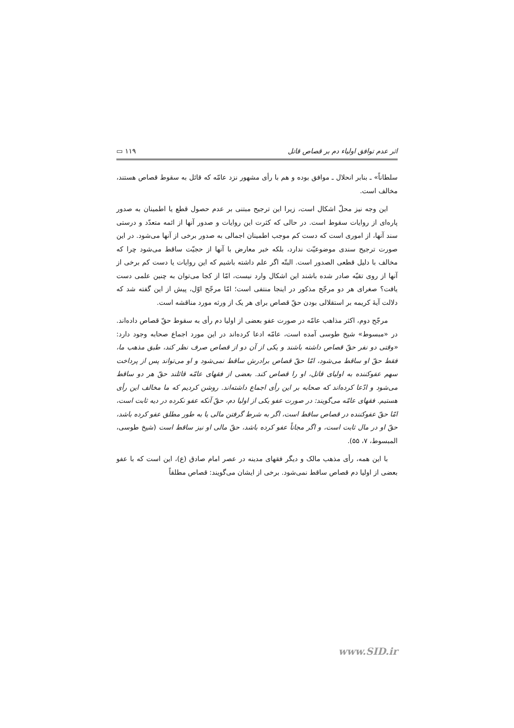اثر عدم توافق اولیاء دم بر قصاص قاتل ۱۱۹ ▭
سلطاناً» ـ بنابر انحلال ـ موافق بوده و هم با رأی مشهور نزد عامّه که قائل به سقوط قصاص هستند، مخالف است.
این وجه نیز محلّ اشکال است، زیرا این ترجیح مبتنی بر عدم حصول قطع یا اطمینان به صدور پاره‌ای از روایات سقوط است. در حالی که کثرت این روایات و صدور آنها از ائمه متعدّد و درستی سند آنها، از اموری است که دست کم موجب اطمینان اجمالی به صدور برخی از آنها می‌شود. در این صورت ترجیح سندی موضوعیّت ندارد، بلکه خبر معارض با آنها از حجیّت ساقط می‌شود چرا که مخالف با دلیل قطعی الصدور است. البتّه اگر علم داشته باشیم که این روایات یا دست کم برخی از آنها از روی تقیّه صادر شده باشند این اشکال وارد نیست، امّا از کجا می‌توان به چنین علمی دست یافت؟ صغرای هر دو مرجّح مذکور در اینجا منتفی است؛ امّا مرجّح اوّل، پیش از این گفته شد که دلالت آیهٔ کریمه بر استقلالی بودن حقّ قصاص برای هر یک از ورثه مورد مناقشه است.
مرجّح دوم، اکثر مذاهب عامّه در صورت عفو بعضی از اولیا دم رأی به سقوط حقّ قصاص داده‌اند. در «مبسوط» شیخ طوسی آمده است، عامّه ادعا کرده‌اند در این مورد اجماع صحابه وجود دارد: «وقتی دو نفر حقّ قصاص داشته باشند و یکی از آن دو از قصاص صرف نظر کند، طبق مذهب ما، فقط حقّ او ساقط می‌شود، امّا حقّ قصاص برادرش ساقط نمی‌شود و او می‌تواند پس از پرداخت سهم عفوکننده به اولیای قاتل، او را قصاص کند. بعضی از فقهای عامّه قائلند حقّ هر دو ساقط می‌شود و ادّعا کرده‌اند که صحابه بر این رأی اجماع داشته‌اند. روشن کردیم که ما مخالف این رأی هستیم. فقهای عامّه می‌گویند: در صورت عفو یکی از اولیا دم، حقّ آنکه عفو نکرده در دیه ثابت است، امّا حقّ عفوکننده در قصاص ساقط است، اگر به شرط گرفتن مالی یا به طور مطلق عفو کرده باشد، حقّ او در مال ثابت است، و اگر مجاناً عفو کرده باشد، حقّ مالی او نیز ساقط است (شیخ طوسی، المبسوط، ۷، ۵۵).
با این همه، رأی مذهب مالک و دیگر فقهای مدینه در عصر امام صادق (ع)، این است که با عفو بعضی از اولیا دم قصاص ساقط نمی‌شود. برخی از ایشان می‌گویند: قصاص مطلقاً
www.SID.ir